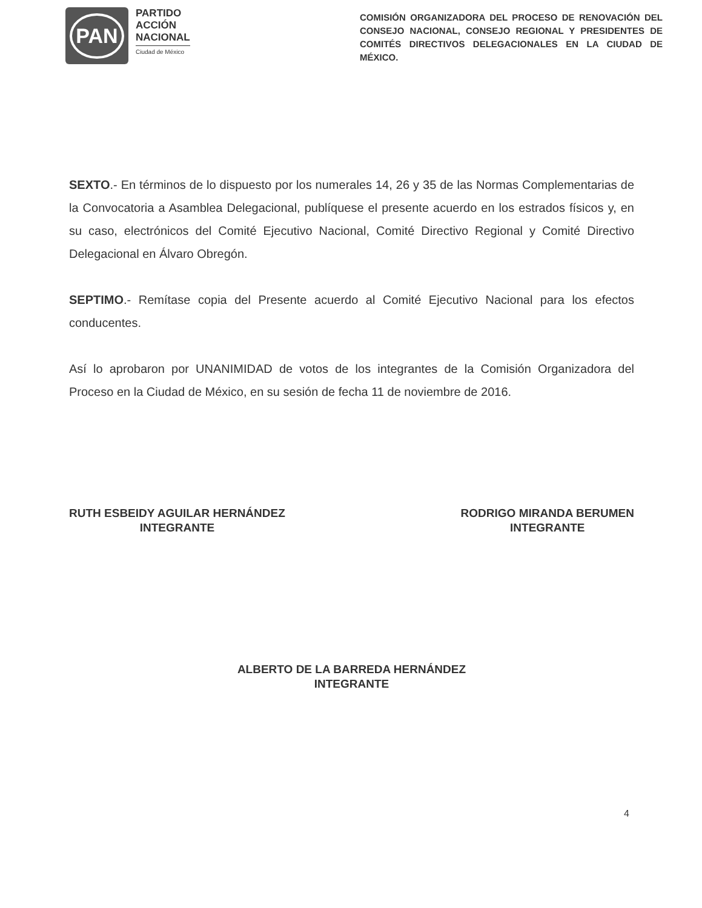PAN
PARTIDO
ACCIÓN
NACIONAL
Ciudad de México
COMISIÓN ORGANIZADORA DEL PROCESO DE RENOVACIÓN DEL CONSEJO NACIONAL, CONSEJO REGIONAL Y PRESIDENTES DE COMITÉS DIRECTIVOS DELEGACIONALES EN LA CIUDAD DE MÉXICO.
SEXTO.- En términos de lo dispuesto por los numerales 14, 26 y 35 de las Normas Complementarias de la Convocatoria a Asamblea Delegacional, publíquese el presente acuerdo en los estrados físicos y, en su caso, electrónicos del Comité Ejecutivo Nacional, Comité Directivo Regional y Comité Directivo Delegacional en Álvaro Obregón.
SEPTIMO.- Remítase copia del Presente acuerdo al Comité Ejecutivo Nacional para los efectos conducentes.
Así lo aprobaron por UNANIMIDAD de votos de los integrantes de la Comisión Organizadora del Proceso en la Ciudad de México, en su sesión de fecha 11 de noviembre de 2016.
RUTH ESBEIDY AGUILAR HERNÁNDEZ
INTEGRANTE
RODRIGO MIRANDA BERUMEN
INTEGRANTE
ALBERTO DE LA BARREDA HERNÁNDEZ
INTEGRANTE
4